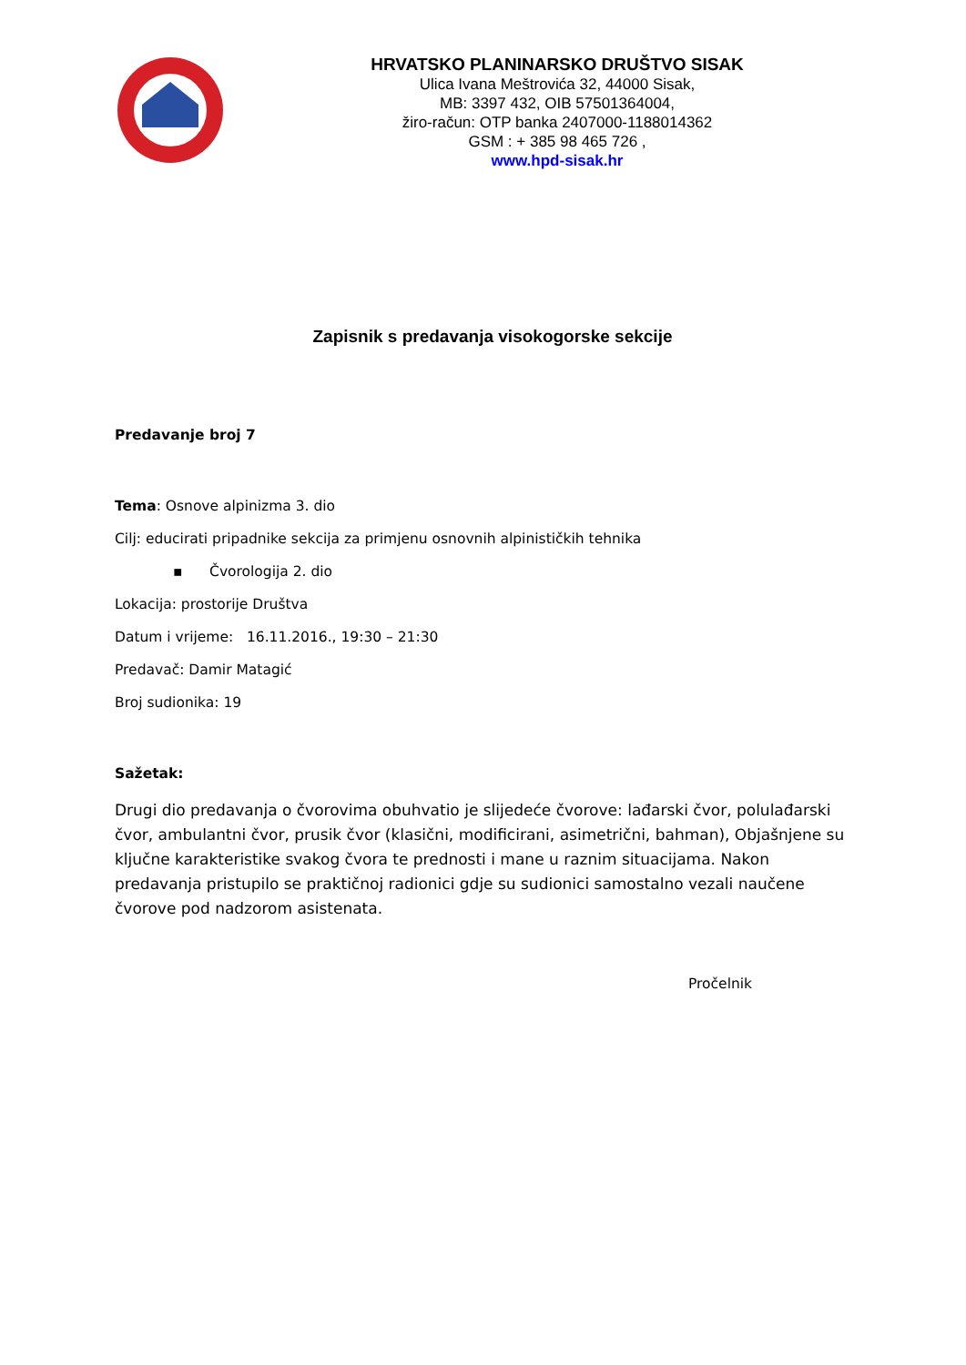HRVATSKO PLANINARSKO DRUŠTVO SISAK
Ulica Ivana Meštrovića 32, 44000 Sisak,
MB: 3397 432, OIB 57501364004,
žiro-račun: OTP banka 2407000-1188014362
GSM : + 385 98 465 726 ,
www.hpd-sisak.hr
Zapisnik s predavanja visokogorske sekcije
Predavanje broj 7
Tema: Osnove alpinizma 3. dio
Cilj: educirati pripadnike sekcija za primjenu osnovnih alpinističkih tehnika
▪ Čvorologija 2. dio
Lokacija: prostorije Društva
Datum i vrijeme: 16.11.2016., 19:30 – 21:30
Predavač: Damir Matagić
Broj sudionika: 19
Sažetak:
Drugi dio predavanja o čvorovima obuhvatio je slijedeće čvorove: lađarski čvor, polulađarski čvor, ambulantni čvor, prusik čvor (klasični, modificirani, asimetrični, bahman), Objašnjene su ključne karakteristike svakog čvora te prednosti i mane u raznim situacijama. Nakon predavanja pristupilo se praktičnoj radionici gdje su sudionici samostalno vezali naučene čvorove pod nadzorom asistenata.
Pročelnik